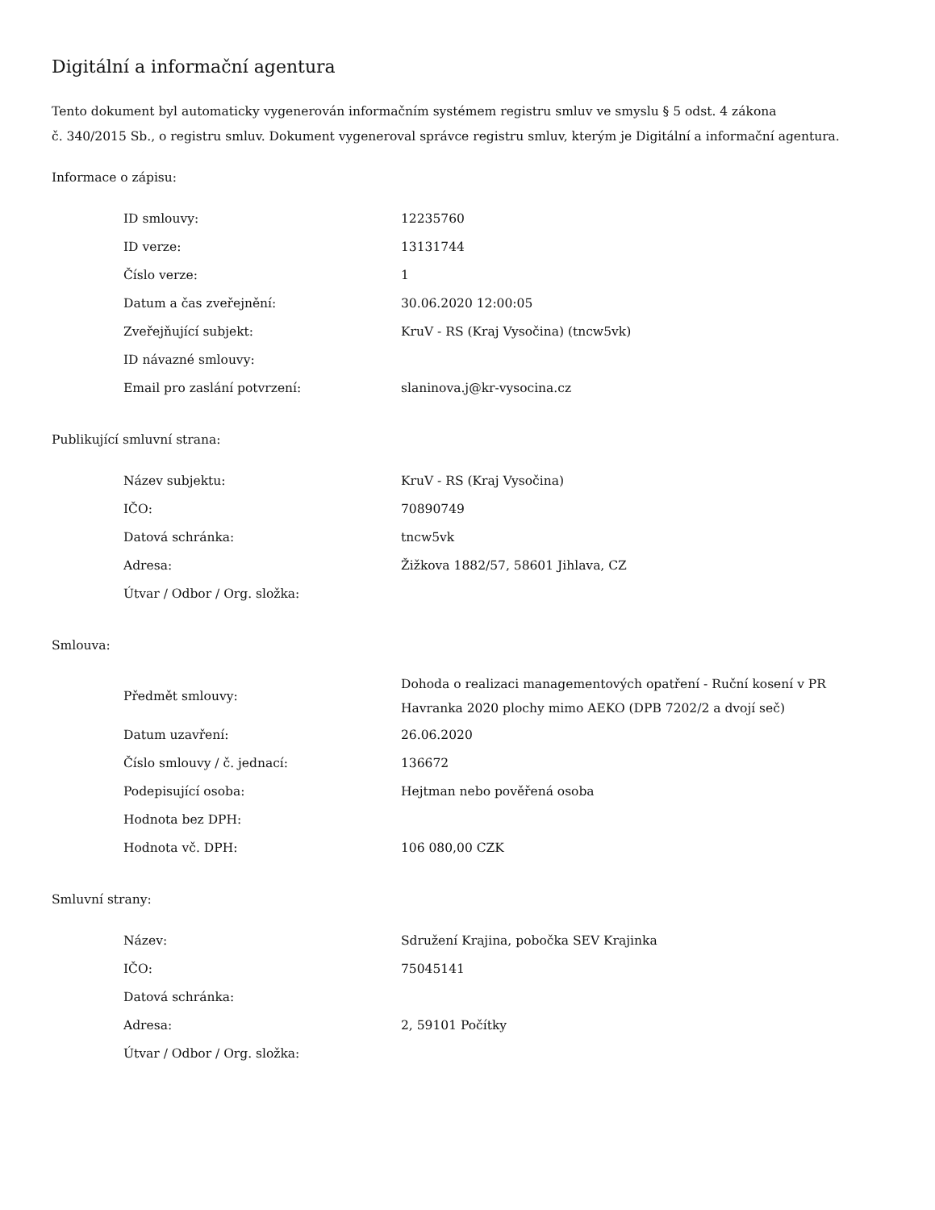Digitální a informační agentura
Tento dokument byl automaticky vygenerován informačním systémem registru smluv ve smyslu § 5 odst. 4 zákona
č. 340/2015 Sb., o registru smluv. Dokument vygeneroval správce registru smluv, kterým je Digitální a informační agentura.
Informace o zápisu:
| ID smlouvy: | 12235760 |
| ID verze: | 13131744 |
| Číslo verze: | 1 |
| Datum a čas zveřejnění: | 30.06.2020 12:00:05 |
| Zveřejňující subjekt: | KruV - RS (Kraj Vysočina) (tncw5vk) |
| ID návazné smlouvy: | |
| Email pro zaslání potvrzení: | slaninova.j@kr-vysocina.cz |
Publikující smluvní strana:
| Název subjektu: | KruV - RS (Kraj Vysočina) |
| IČO: | 70890749 |
| Datová schránka: | tncw5vk |
| Adresa: | Žižkova 1882/57, 58601 Jihlava, CZ |
| Útvar / Odbor / Org. složka: | |
Smlouva:
| Předmět smlouvy: | Dohoda o realizaci managementových opatření - Ruční kosení v PR Havranka 2020 plochy mimo AEKO (DPB 7202/2 a dvojí seč) |
| Datum uzavření: | 26.06.2020 |
| Číslo smlouvy / č. jednací: | 136672 |
| Podepisující osoba: | Hejtman nebo pověřená osoba |
| Hodnota bez DPH: | |
| Hodnota vč. DPH: | 106 080,00 CZK |
Smluvní strany:
| Název: | Sdružení Krajina, pobočka SEV Krajinka |
| IČO: | 75045141 |
| Datová schránka: | |
| Adresa: | 2, 59101 Počítky |
| Útvar / Odbor / Org. složka: | |